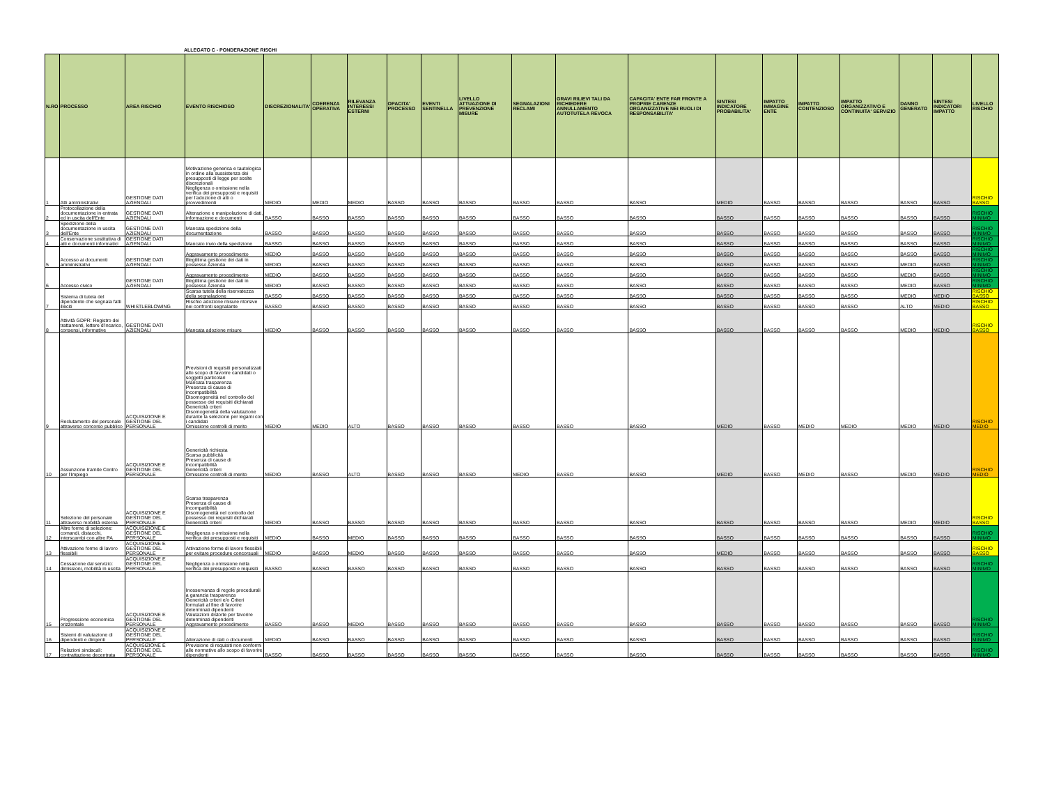ALLEGATO C - PONDERAZIONE RISCHI
| N.RO | PROCESSO | AREA RISCHIO | EVENTO RISCHIOSO | DISCREZIONALITA' | COERENZA OPERATIVA | RILEVANZA INTERESSI ESTERNI | OPACITA' PROCESSO | EVENTI SENTINELLA | LIVELLO ATTUAZIONE DI PREVENZIONE MISURE | SEGNALAZIONI RECLAMI | GRAVI RILIEVI TALI DA RICHIEDERE ANNULLAMENTO AUTOTUTELA REVOCA | CAPACITA' ENTE FAR FRONTE A PROPRIE CARENZE ORGANIZZATIVE NEI RUOLI DI RESPONSABILITA' | SINTESI INDICATORE PROBABILITA' | IMPATTO IMMAGINE ENTE | IMPATTO CONTENZIOSO | IMPATTO ORGANIZZATIVO E CONTINUITA' SERVIZIO | DANNO GENERATO | SINTESI INDICATORI IMPATTO | LIVELLO RISCHIO |
| --- | --- | --- | --- | --- | --- | --- | --- | --- | --- | --- | --- | --- | --- | --- | --- | --- | --- | --- | --- |
| 1 | Atti amministrativi | GESTIONE DATI AZIENDALI | Motivazione generica e tautologica in ordine alla sussistenza dei presupposti di legge per scelte discrezionali Negligenza o omissione nella verifica dei presupposti e requisiti per l'adozione di atti o provvedimenti | MEDIO | MEDIO | MEDIO | BASSO | BASSO | BASSO | BASSO | BASSO | BASSO | MEDIO | BASSO | BASSO | BASSO | BASSO | BASSO | RISCHIO BASSO |
| 2 | Protocollazione della documentazione in entrata ed in uscita dell'Ente | GESTIONE DATI AZIENDALI | Alterazione e manipolazione di dati, informazione e documenti | BASSO | BASSO | BASSO | BASSO | BASSO | BASSO | BASSO | BASSO | BASSO | BASSO | BASSO | BASSO | BASSO | BASSO | BASSO | RISCHIO MINIMO |
| 3 | Spedizione della documentazione in uscita dell'Ente | GESTIONE DATI AZIENDALI | Mancata spedizione della documentazione | BASSO | BASSO | BASSO | BASSO | BASSO | BASSO | BASSO | BASSO | BASSO | BASSO | BASSO | BASSO | BASSO | BASSO | BASSO | RISCHIO MINIMO |
| 4 | Conservazione sostitutiva di atti e documenti informatici | GESTIONE DATI AZIENDALI | Mancato invio della spedizione | BASSO | BASSO | BASSO | BASSO | BASSO | BASSO | BASSO | BASSO | BASSO | BASSO | BASSO | BASSO | BASSO | BASSO | BASSO | RISCHIO MINIMO |
| 5 | Accesso ai documenti amministrativi | GESTIONE DATI AZIENDALI | Aggravamento procedimento | MEDIO | BASSO | BASSO | BASSO | BASSO | BASSO | BASSO | BASSO | BASSO | BASSO | BASSO | BASSO | BASSO | BASSO | BASSO | RISCHIO MINIMO |
| | | | Illegittima gestione dei dati in possesso Azienda | MEDIO | BASSO | BASSO | BASSO | BASSO | BASSO | BASSO | BASSO | BASSO | BASSO | BASSO | BASSO | BASSO | MEDIO | BASSO | RISCHIO MINIMO |
| 6 | Accesso civico | GESTIONE DATI AZIENDALI | Aggravamento procedimento | MEDIO | BASSO | BASSO | BASSO | BASSO | BASSO | BASSO | BASSO | BASSO | BASSO | BASSO | BASSO | BASSO | MEDIO | BASSO | RISCHIO MINIMO |
| | | | Illegittima gestione dei dati in possesso Azienda | MEDIO | BASSO | BASSO | BASSO | BASSO | BASSO | BASSO | BASSO | BASSO | BASSO | BASSO | BASSO | BASSO | MEDIO | BASSO | RISCHIO MINIMO |
| 7 | Sistema di tutela del dipendente che segnala fatti illeciti | WHISTLEBLOWING | Scarsa tutela della riservatezza della segnalazione | BASSO | BASSO | BASSO | BASSO | BASSO | BASSO | BASSO | BASSO | BASSO | BASSO | BASSO | BASSO | BASSO | MEDIO | MEDIO | RISCHIO BASSO |
| | | | Rischio adozione misure ritorsive nei confronti segnalante | BASSO | BASSO | BASSO | BASSO | BASSO | BASSO | BASSO | BASSO | BASSO | BASSO | BASSO | BASSO | BASSO | ALTO | MEDIO | RISCHIO BASSO |
| 8 | Attività GDPR: Registro dei trattamenti, lettere d'incarico, consensi, informative | GESTIONE DATI AZIENDALI | Mancata adozione misure | MEDIO | BASSO | BASSO | BASSO | BASSO | BASSO | BASSO | BASSO | BASSO | BASSO | BASSO | BASSO | BASSO | MEDIO | MEDIO | RISCHIO BASSO |
| 9 | Reclutamento del personale attraverso concorso pubblico | ACQUISIZIONE E GESTIONE DEL PERSONALE | Previsioni di requisiti personalizzati allo scopo di favorire candidati o soggetti particolari Mancata trasparenza Presenza di cause di incompatibilità Disomogeneità nel controllo del possesso dei requisiti dichiarati Genericità criteri Disomogeneità della valutazione durante la selezione per legami con i candidati Omissione controlli di merito | MEDIO | MEDIO | ALTO | BASSO | BASSO | BASSO | BASSO | BASSO | BASSO | MEDIO | BASSO | MEDIO | MEDIO | MEDIO | MEDIO | RISCHIO MEDIO |
| 10 | Assunzione tramite Centro per l'Impiego | ACQUISIZIONE E GESTIONE DEL PERSONALE | Genericità richiesta Scarsa pubblicità Presenza di cause di incompatibilità Genericità criteri Omissione controlli di merito | MEDIO | BASSO | ALTO | BASSO | BASSO | BASSO | MEDIO | BASSO | BASSO | MEDIO | BASSO | MEDIO | BASSO | MEDIO | MEDIO | RISCHIO MEDIO |
| 11 | Selezione del personale attraverso mobilità esterna | ACQUISIZIONE E GESTIONE DEL PERSONALE | Scarsa trasparenza Presenza di cause di incompatibilità Disomogeneità nel controllo del possesso dei requisiti dichiarati Genericità criteri | MEDIO | BASSO | BASSO | BASSO | BASSO | BASSO | BASSO | BASSO | BASSO | BASSO | BASSO | BASSO | BASSO | MEDIO | MEDIO | RISCHIO BASSO |
| 12 | Altre forme di selezione: comandi, distacchi, interscambi con altre PA | ACQUISIZIONE E GESTIONE DEL PERSONALE | Negligenza o omissione nella verifica dei presupposti e requisiti | MEDIO | BASSO | MEDIO | BASSO | BASSO | BASSO | BASSO | BASSO | BASSO | BASSO | BASSO | BASSO | BASSO | BASSO | BASSO | RISCHIO MINIMO |
| 13 | Attivazione forme di lavoro flessibili | ACQUISIZIONE E GESTIONE DEL PERSONALE | Attivazione forme di lavoro flessibili per evitare procedure concorsuali | MEDIO | BASSO | MEDIO | BASSO | BASSO | BASSO | BASSO | BASSO | BASSO | MEDIO | BASSO | BASSO | BASSO | BASSO | BASSO | RISCHIO BASSO |
| 14 | Cessazione dal servizio: dimissioni, mobilità in uscita | ACQUISIZIONE E GESTIONE DEL PERSONALE | Negligenza o omissione nella verifica dei presupposti e requisiti | BASSO | BASSO | BASSO | BASSO | BASSO | BASSO | BASSO | BASSO | BASSO | BASSO | BASSO | BASSO | BASSO | BASSO | BASSO | RISCHIO MINIMO |
| 15 | Progressione economica orizzontale | ACQUISIZIONE E GESTIONE DEL PERSONALE | Inosservanza di regole procedurali a garanzia trasparenza Genericità criteri e/o Criteri formulati al fine di favorire determinati dipendenti Valutazioni distorte per favorire determinati dipendenti Aggravamento procedimento | BASSO | BASSO | MEDIO | BASSO | BASSO | BASSO | BASSO | BASSO | BASSO | BASSO | BASSO | BASSO | BASSO | BASSO | BASSO | RISCHIO MINIMO |
| 16 | Sistemi di valutazione di dipendenti e dirigenti | ACQUISIZIONE E GESTIONE DEL PERSONALE | Alterazione di dati o documenti | MEDIO | BASSO | BASSO | BASSO | BASSO | BASSO | BASSO | BASSO | BASSO | BASSO | BASSO | BASSO | BASSO | BASSO | BASSO | RISCHIO MINIMO |
| 17 | Relazioni sindacali: contrattazione decentrata | ACQUISIZIONE E GESTIONE DEL PERSONALE | Previsione di requisiti non conformi alle normative allo scopo di favorire dipendenti | BASSO | BASSO | BASSO | BASSO | BASSO | BASSO | BASSO | BASSO | BASSO | BASSO | BASSO | BASSO | BASSO | BASSO | BASSO | RISCHIO MINIMO |